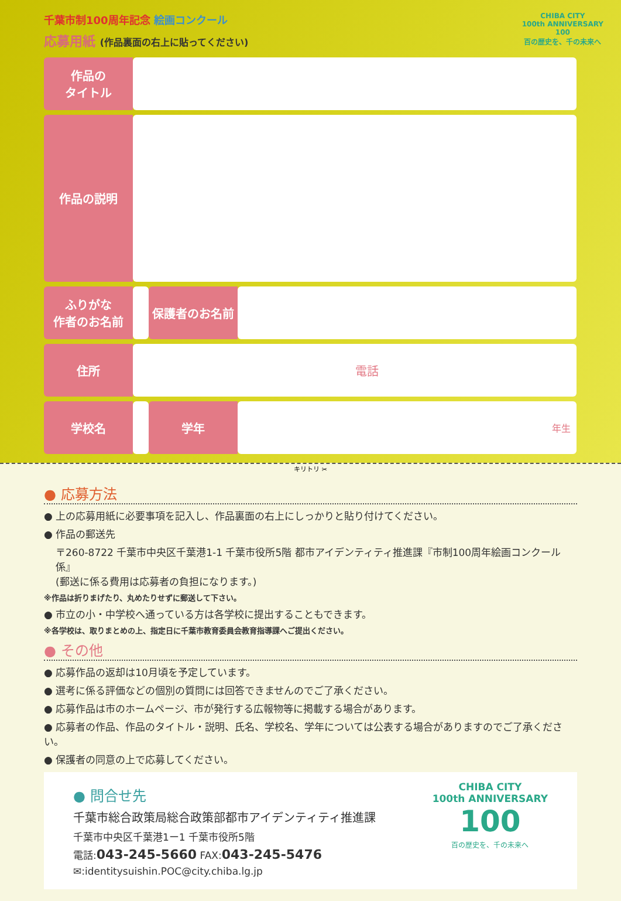千葉市制100周年記念 絵画コンクール
応募用紙 (作品裏面の右上に貼ってください)
CHIBA CITY
100th ANNIVERSARY
100
百の歴史を、千の未来へ
| 作品の タイトル | | | |
| 作品の説明 | | | |
| ふりがな 作者のお名前 | | 保護者のお名前 | |
| 住所 | 電話 | | |
| 学校名 | | 学年 | 年生 |
キリトリ ✂
● 応募方法
● 上の応募用紙に必要事項を記入し、作品裏面の右上にしっかりと貼り付けてください。
● 作品の郵送先
〒260-8722 千葉市中央区千葉港1-1 千葉市役所5階 都市アイデンティティ推進課『市制100周年絵画コンクール係』
(郵送に係る費用は応募者の負担になります。)
※作品は折りまげたり、丸めたりせずに郵送して下さい。
● 市立の小・中学校へ通っている方は各学校に提出することもできます。
※各学校は、取りまとめの上、指定日に千葉市教育委員会教育指導課へご提出ください。
● その他
● 応募作品の返却は10月頃を予定しています。
● 選考に係る評価などの個別の質問には回答できませんのでご了承ください。
● 応募作品は市のホームページ、市が発行する広報物等に掲載する場合があります。
● 応募者の作品、作品のタイトル・説明、氏名、学校名、学年については公表する場合がありますのでご了承ください。
● 保護者の同意の上で応募してください。
● 問合せ先
千葉市総合政策局総合政策部都市アイデンティティ推進課
千葉市中央区千葉港1ー1 千葉市役所5階
電話:043-245-5660 FAX:043-245-5476
✉:identitysuishin.POC@city.chiba.lg.jp
CHIBA CITY
100th ANNIVERSARY
100
百の歴史を、千の未来へ